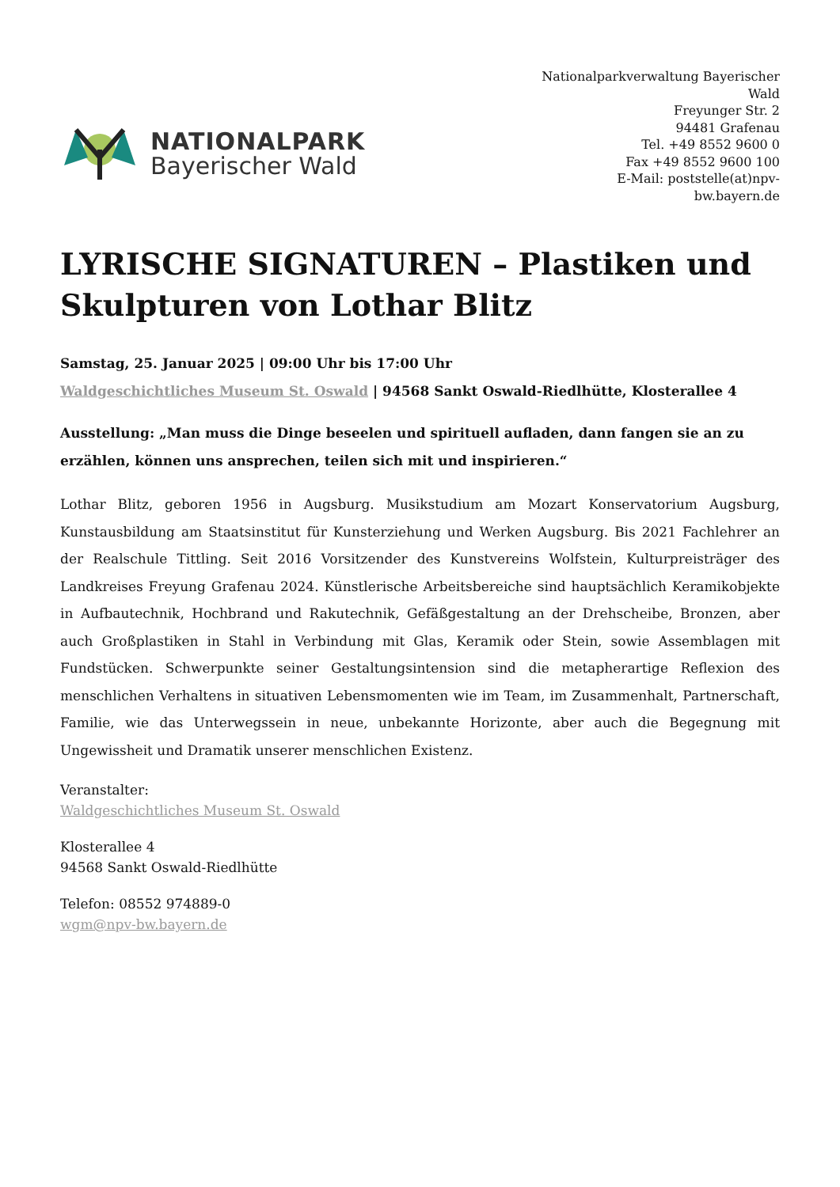NATIONALPARK
Bayerischer Wald
Nationalparkverwaltung Bayerischer Wald
Freyunger Str. 2
94481 Grafenau
Tel. +49 8552 9600 0
Fax +49 8552 9600 100
E-Mail: poststelle(at)npv-bw.bayern.de
LYRISCHE SIGNATUREN – Plastiken und Skulpturen von Lothar Blitz
Samstag, 25. Januar 2025 | 09:00 Uhr bis 17:00 Uhr
Waldgeschichtliches Museum St. Oswald | 94568 Sankt Oswald-Riedlhütte, Klosterallee 4
Ausstellung: „Man muss die Dinge beseelen und spirituell aufladen, dann fangen sie an zu erzählen, können uns ansprechen, teilen sich mit und inspirieren.“
Lothar Blitz, geboren 1956 in Augsburg. Musikstudium am Mozart Konservatorium Augsburg, Kunstausbildung am Staatsinstitut für Kunsterziehung und Werken Augsburg. Bis 2021 Fachlehrer an der Realschule Tittling. Seit 2016 Vorsitzender des Kunstvereins Wolfstein, Kulturpreisträger des Landkreises Freyung Grafenau 2024. Künstlerische Arbeitsbereiche sind hauptsächlich Keramikobjekte in Aufbautechnik, Hochbrand und Rakutechnik, Gefäßgestaltung an der Drehscheibe, Bronzen, aber auch Großplastiken in Stahl in Verbindung mit Glas, Keramik oder Stein, sowie Assemblagen mit Fundstücken. Schwerpunkte seiner Gestaltungsintension sind die metapherartige Reflexion des menschlichen Verhaltens in situativen Lebensmomenten wie im Team, im Zusammenhalt, Partnerschaft, Familie, wie das Unterwegssein in neue, unbekannte Horizonte, aber auch die Begegnung mit Ungewissheit und Dramatik unserer menschlichen Existenz.
Veranstalter:
Waldgeschichtliches Museum St. Oswald
Klosterallee 4
94568 Sankt Oswald-Riedlhütte
Telefon: 08552 974889-0
wgm@npv-bw.bayern.de